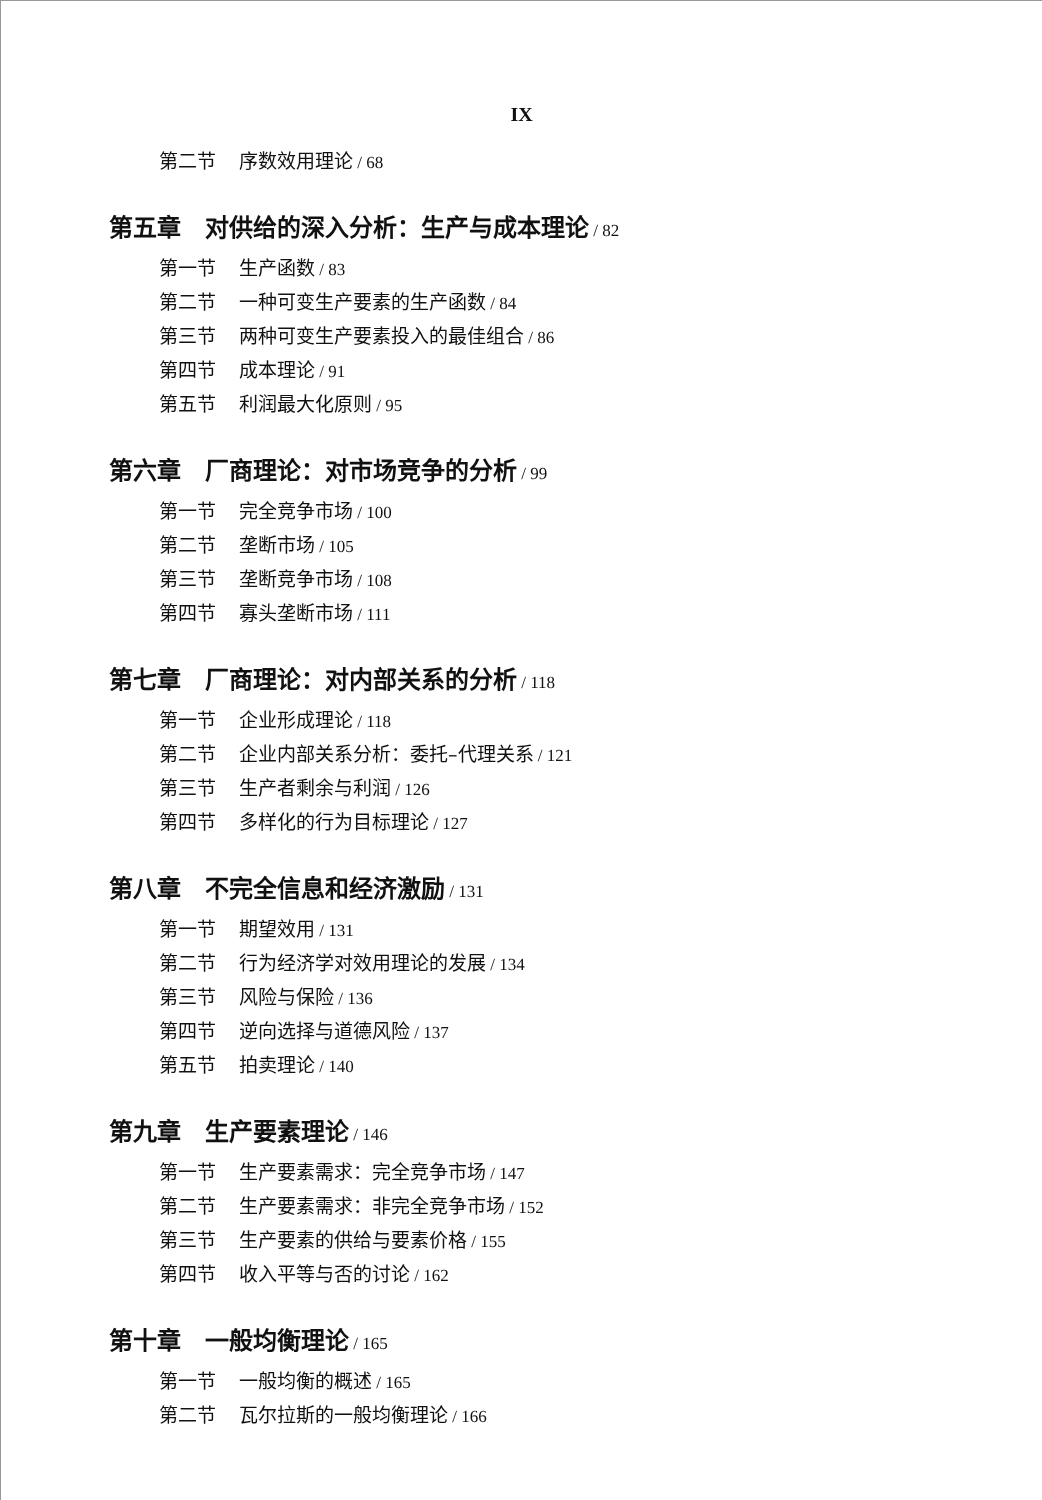IX
第二节 序数效用理论 / 68
第五章　对供给的深入分析：生产与成本理论 / 82
第一节 生产函数 / 83
第二节 一种可变生产要素的生产函数 / 84
第三节 两种可变生产要素投入的最佳组合 / 86
第四节 成本理论 / 91
第五节 利润最大化原则 / 95
第六章　厂商理论：对市场竞争的分析 / 99
第一节 完全竞争市场 / 100
第二节 垄断市场 / 105
第三节 垄断竞争市场 / 108
第四节 寡头垄断市场 / 111
第七章　厂商理论：对内部关系的分析 / 118
第一节 企业形成理论 / 118
第二节 企业内部关系分析：委托–代理关系 / 121
第三节 生产者剩余与利润 / 126
第四节 多样化的行为目标理论 / 127
第八章　不完全信息和经济激励 / 131
第一节 期望效用 / 131
第二节 行为经济学对效用理论的发展 / 134
第三节 风险与保险 / 136
第四节 逆向选择与道德风险 / 137
第五节 拍卖理论 / 140
第九章　生产要素理论 / 146
第一节 生产要素需求：完全竞争市场 / 147
第二节 生产要素需求：非完全竞争市场 / 152
第三节 生产要素的供给与要素价格 / 155
第四节 收入平等与否的讨论 / 162
第十章　一般均衡理论 / 165
第一节 一般均衡的概述 / 165
第二节 瓦尔拉斯的一般均衡理论 / 166